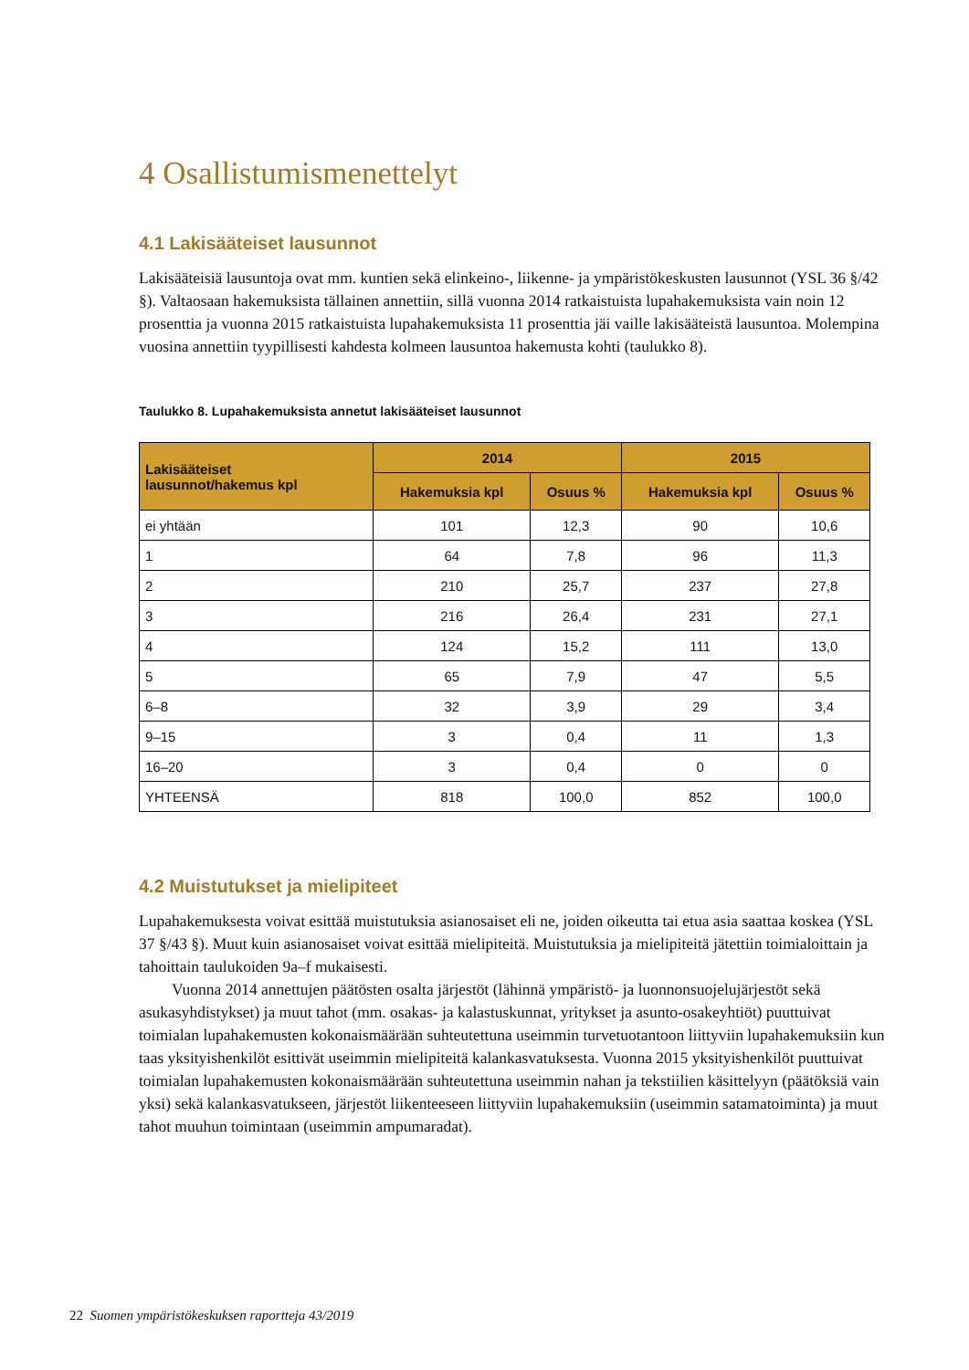4 Osallistumismenettelyt
4.1 Lakisääteiset lausunnot
Lakisääteisiä lausuntoja ovat mm. kuntien sekä elinkeino-, liikenne- ja ympäristökeskusten lausunnot (YSL 36 §/42 §). Valtaosaan hakemuksista tällainen annettiin, sillä vuonna 2014 ratkaistuista lupahakemuksista vain noin 12 prosenttia ja vuonna 2015 ratkaistuista lupahakemuksista 11 prosenttia jäi vaille lakisääteistä lausuntoa. Molempina vuosina annettiin tyypillisesti kahdesta kolmeen lausuntoa hakemusta kohti (taulukko 8).
Taulukko 8. Lupahakemuksista annetut lakisääteiset lausunnot
| Lakisääteiset lausunnot/hakemus kpl | 2014 | | 2015 | |
| --- | --- | --- | --- | --- |
| | Hakemuksia kpl | Osuus % | Hakemuksia kpl | Osuus % |
| ei yhtään | 101 | 12,3 | 90 | 10,6 |
| 1 | 64 | 7,8 | 96 | 11,3 |
| 2 | 210 | 25,7 | 237 | 27,8 |
| 3 | 216 | 26,4 | 231 | 27,1 |
| 4 | 124 | 15,2 | 111 | 13,0 |
| 5 | 65 | 7,9 | 47 | 5,5 |
| 6–8 | 32 | 3,9 | 29 | 3,4 |
| 9–15 | 3 | 0,4 | 11 | 1,3 |
| 16–20 | 3 | 0,4 | 0 | 0 |
| YHTEENSÄ | 818 | 100,0 | 852 | 100,0 |
4.2 Muistutukset ja mielipiteet
Lupahakemuksesta voivat esittää muistutuksia asianosaiset eli ne, joiden oikeutta tai etua asia saattaa koskea (YSL 37 §/43 §). Muut kuin asianosaiset voivat esittää mielipiteitä. Muistutuksia ja mielipiteitä jätettiin toimialoittain ja tahoittain taulukoiden 9a–f mukaisesti.
Vuonna 2014 annettujen päätösten osalta järjestöt (lähinnä ympäristö- ja luonnonsuojelujärjestöt sekä asukasyhdistykset) ja muut tahot (mm. osakas- ja kalastuskunnat, yritykset ja asunto-osakeyhtiöt) puuttuivat toimialan lupahakemusten kokonaismäärään suhteutettuna useimmin turvetuotantoon liittyviin lupahakemuksiin kun taas yksityishenkilöt esittivät useimmin mielipiteitä kalankasvatuksesta. Vuonna 2015 yksityishenkilöt puuttuivat toimialan lupahakemusten kokonaismäärään suhteutettuna useimmin nahan ja tekstiilien käsittelyyn (päätöksiä vain yksi) sekä kalankasvatukseen, järjestöt liikenteeseen liittyviin lupahakemuksiin (useimmin satamatoiminta) ja muut tahot muuhun toimintaan (useimmin ampumaradat).
22 Suomen ympäristökeskuksen raportteja 43/2019